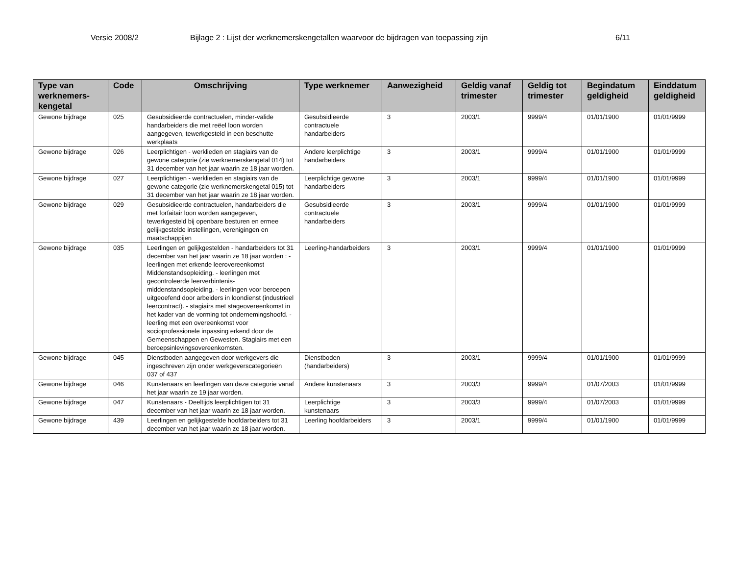Versie 2008/2 Bijlage 2 : Lijst der werknemerskengetallen waarvoor de bijdragen van toepassing zijn 6/11
| Type van werknemers-kengetal | Code | Omschrijving | Type werknemer | Aanwezigheid | Geldig vanaf trimester | Geldig tot trimester | Begindatum geldigheid | Einddatum geldigheid |
| --- | --- | --- | --- | --- | --- | --- | --- | --- |
| Gewone bijdrage | 025 | Gesubsidieerde contractuelen, minder-valide handarbeiders die met reëel loon worden aangegeven, tewerkgesteld in een beschutte werkplaats | Gesubsidieerde contractuele handarbeiders | 3 | 2003/1 | 9999/4 | 01/01/1900 | 01/01/9999 |
| Gewone bijdrage | 026 | Leerplichtigen - werklieden en stagiairs van de gewone categorie (zie werknemerskengetal 014) tot 31 december van het jaar waarin ze 18 jaar worden. | Andere leerplichtige handarbeiders | 3 | 2003/1 | 9999/4 | 01/01/1900 | 01/01/9999 |
| Gewone bijdrage | 027 | Leerplichtigen - werklieden en stagiairs van de gewone categorie (zie werknemerskengetal 015) tot 31 december van het jaar waarin ze 18 jaar worden. | Leerplichtige gewone handarbeiders | 3 | 2003/1 | 9999/4 | 01/01/1900 | 01/01/9999 |
| Gewone bijdrage | 029 | Gesubsidieerde contractuelen, handarbeiders die met forfaitair loon worden aangegeven, tewerkgesteld bij openbare besturen en ermee gelijkgestelde instellingen, verenigingen en maatschappijen | Gesubsidieerde contractuele handarbeiders | 3 | 2003/1 | 9999/4 | 01/01/1900 | 01/01/9999 |
| Gewone bijdrage | 035 | Leerlingen en gelijkgestelden - handarbeiders tot 31 december van het jaar waarin ze 18 jaar worden : - leerlingen met erkende leerovereenkomst Middenstandsopleiding. - leerlingen met gecontroleerde leerverbintenis-middenstandsopleiding. - leerlingen voor beroepen uitgeoefend door arbeiders in loondienst (industrieel leercontract). - stagiairs met stageovereenkomst in het kader van de vorming tot ondernemingshoofd. - leerling met een overeenkomst voor socioprofessionele inpassing erkend door de Gemeenschappen en Gewesten. Stagiairs met een beroepsinlevingsovereenkomsten. | Leerling-handarbeiders | 3 | 2003/1 | 9999/4 | 01/01/1900 | 01/01/9999 |
| Gewone bijdrage | 045 | Dienstboden aangegeven door werkgevers die ingeschreven zijn onder werkgeverscategorieën 037 of 437 | Dienstboden (handarbeiders) | 3 | 2003/1 | 9999/4 | 01/01/1900 | 01/01/9999 |
| Gewone bijdrage | 046 | Kunstenaars en leerlingen van deze categorie vanaf het jaar waarin ze 19 jaar worden. | Andere kunstenaars | 3 | 2003/3 | 9999/4 | 01/07/2003 | 01/01/9999 |
| Gewone bijdrage | 047 | Kunstenaars - Deeltijds leerplichtigen tot 31 december van het jaar waarin ze 18 jaar worden. | Leerplichtige kunstenaars | 3 | 2003/3 | 9999/4 | 01/07/2003 | 01/01/9999 |
| Gewone bijdrage | 439 | Leerlingen en gelijkgestelde hoofdarbeiders tot 31 december van het jaar waarin ze 18 jaar worden. | Leerling hoofdarbeiders | 3 | 2003/1 | 9999/4 | 01/01/1900 | 01/01/9999 |